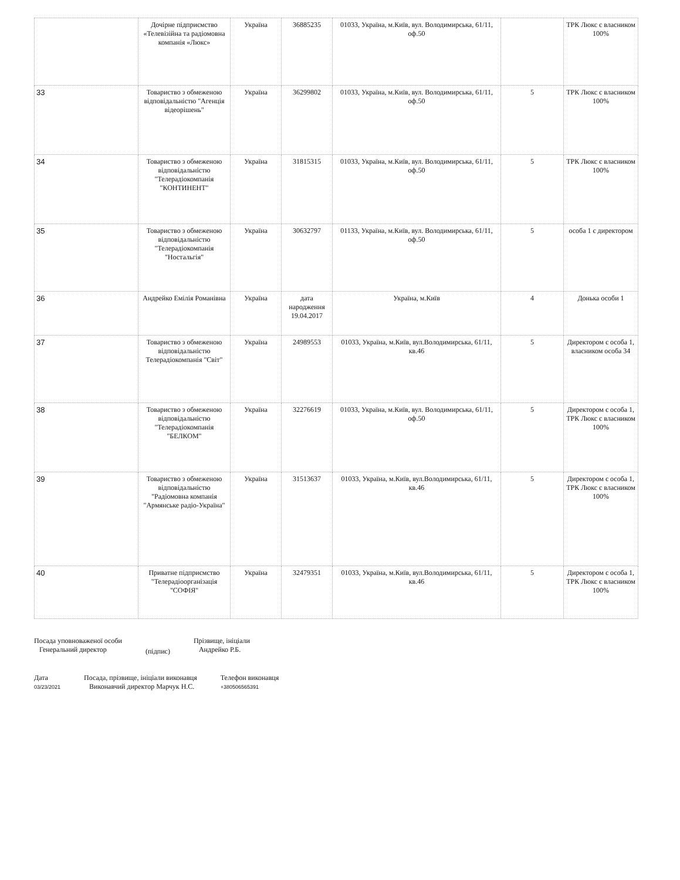| | Дочірне підприємство «Телевізійна та радіомовна компанія «Люкс» | Україна | 36885235 | 01033, Україна, м.Київ, вул. Володимирська, 61/11, оф.50 | | ТРК Люкс є власником 100% |
| 33 | Товариство з обмеженою відповідальністю "Агенція відеорішень" | Україна | 36299802 | 01033, Україна, м.Київ, вул. Володимирська, 61/11, оф.50 | 5 | ТРК Люкс є власником 100% |
| 34 | Товариство з обмеженою відповідальністю "Телерадіокомпанія "КОНТИНЕНТ" | Україна | 31815315 | 01033, Україна, м.Київ, вул. Володимирська, 61/11, оф.50 | 5 | ТРК Люкс є власником 100% |
| 35 | Товариство з обмеженою відповідальністю "Телерадіокомпанія "Ностальгія" | Україна | 30632797 | 01133, Україна, м.Київ, вул. Володимирська, 61/11, оф.50 | 5 | особа 1 є директором |
| 36 | Андрейко Емілія Романівна | Україна | дата народження 19.04.2017 | Україна, м.Київ | 4 | Донька особи 1 |
| 37 | Товариство з обмеженою відповідальністю Телерадіокомпанія "Світ" | Україна | 24989553 | 01033, Україна, м.Київ, вул.Володимирська, 61/11, кв.46 | 5 | Директором є особа 1, власником особа 34 |
| 38 | Товариство з обмеженою відповідальністю "Телерадіокомпанія "БЕЛКОМ" | Україна | 32276619 | 01033, Україна, м.Київ, вул. Володимирська, 61/11, оф.50 | 5 | Директором є особа 1, ТРК Люкс є власником 100% |
| 39 | Товариство з обмеженою відповідальністю "Радіомовна компанія "Армянське радіо-Україна" | Україна | 31513637 | 01033, Україна, м.Київ, вул.Володимирська, 61/11, кв.46 | 5 | Директором є особа 1, ТРК Люкс є власником 100% |
| 40 | Приватне підприємство "Телерадіоорганізація "СОФІЯ" | Україна | 32479351 | 01033, Україна, м.Київ, вул.Володимирська, 61/11, кв.46 | 5 | Директором є особа 1, ТРК Люкс є власником 100% |
Посада уповноваженої особи
Генеральний директор
(підпис)
Прізвище, ініціали
Андрейко Р.Б.
Дата
03/23/2021
Посада, прізвище, ініціали виконавця
Виконавчий директор Марчук Н.С.
Телефон виконавця
+380506565391